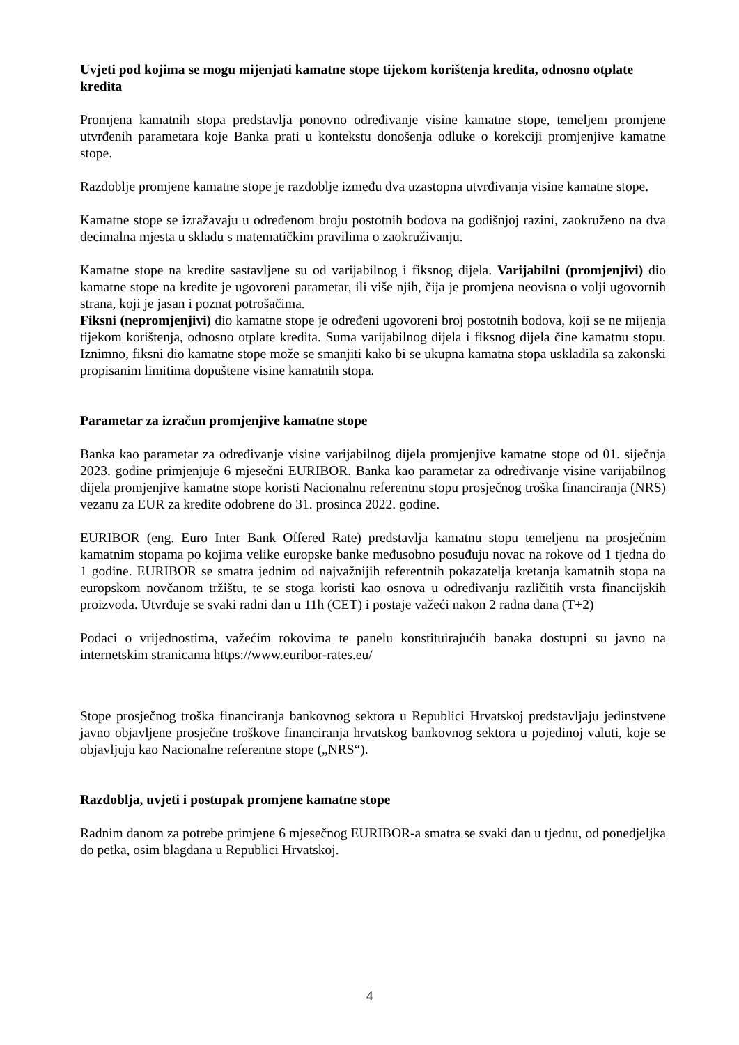Uvjeti pod kojima se mogu mijenjati kamatne stope tijekom korištenja kredita, odnosno otplate kredita
Promjena kamatnih stopa predstavlja ponovno određivanje visine kamatne stope, temeljem promjene utvrđenih parametara koje Banka prati u kontekstu donošenja odluke o korekciji promjenjive kamatne stope.
Razdoblje promjene kamatne stope je razdoblje između dva uzastopna utvrđivanja visine kamatne stope.
Kamatne stope se izražavaju u određenom broju postotnih bodova na godišnjoj razini, zaokruženo na dva decimalna mjesta u skladu s matematičkim pravilima o zaokruživanju.
Kamatne stope na kredite sastavljene su od varijabilnog i fiksnog dijela. Varijabilni (promjenjivi) dio kamatne stope na kredite je ugovoreni parametar, ili više njih, čija je promjena neovisna o volji ugovornih strana, koji je jasan i poznat potrošačima.
Fiksni (nepromjenjivi) dio kamatne stope je određeni ugovoreni broj postotnih bodova, koji se ne mijenja tijekom korištenja, odnosno otplate kredita. Suma varijabilnog dijela i fiksnog dijela čine kamatnu stopu. Iznimno, fiksni dio kamatne stope može se smanjiti kako bi se ukupna kamatna stopa uskladila sa zakonski propisanim limitima dopuštene visine kamatnih stopa.
Parametar za izračun promjenjive kamatne stope
Banka kao parametar za određivanje visine varijabilnog dijela promjenjive kamatne stope od 01. siječnja 2023. godine primjenjuje 6 mjesečni EURIBOR. Banka kao parametar za određivanje visine varijabilnog dijela promjenjive kamatne stope koristi Nacionalnu referentnu stopu prosječnog troška financiranja (NRS) vezanu za EUR za kredite odobrene do 31. prosinca 2022. godine.
EURIBOR (eng. Euro Inter Bank Offered Rate) predstavlja kamatnu stopu temeljenu na prosječnim kamatnim stopama po kojima velike europske banke međusobno posuđuju novac na rokove od 1 tjedna do 1 godine. EURIBOR se smatra jednim od najvažnijih referentnih pokazatelja kretanja kamatnih stopa na europskom novčanom tržištu, te se stoga koristi kao osnova u određivanju različitih vrsta financijskih proizvoda. Utvrđuje se svaki radni dan u 11h (CET) i postaje važeći nakon 2 radna dana (T+2)
Podaci o vrijednostima, važećim rokovima te panelu konstituirajućih banaka dostupni su javno na internetskim stranicama https://www.euribor-rates.eu/
Stope prosječnog troška financiranja bankovnog sektora u Republici Hrvatskoj predstavljaju jedinstvene javno objavljene prosječne troškove financiranja hrvatskog bankovnog sektora u pojedinoj valuti, koje se objavljuju kao Nacionalne referentne stope („NRS“).
Razdoblja, uvjeti i postupak promjene kamatne stope
Radnim danom za potrebe primjene 6 mjesečnog EURIBOR-a smatra se svaki dan u tjednu, od ponedjeljka do petka, osim blagdana u Republici Hrvatskoj.
4